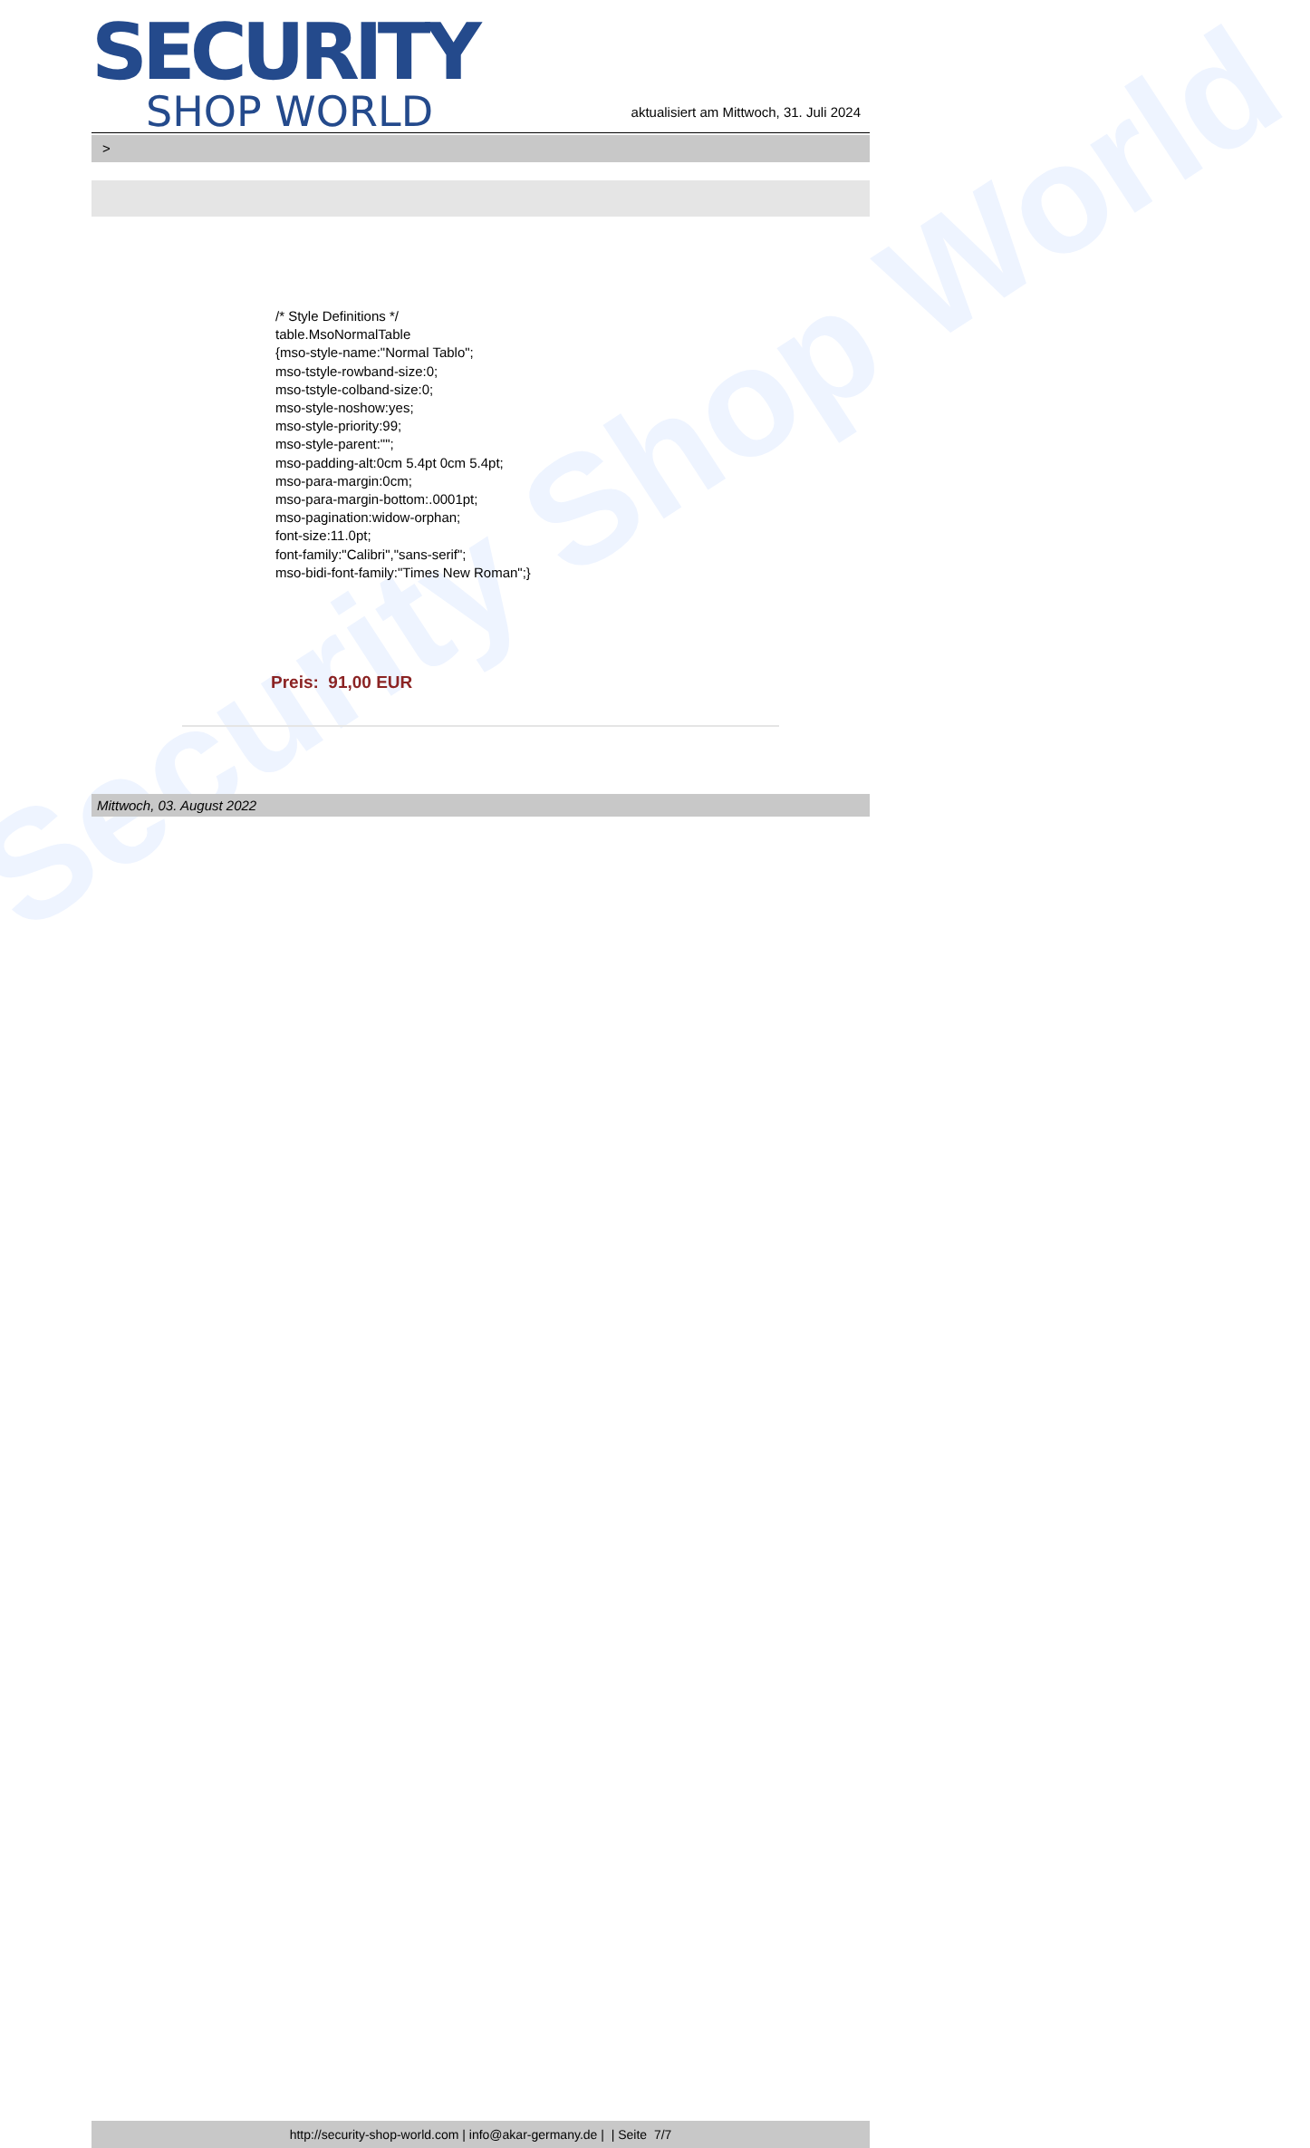Security Shop World
SECURITY
SHOP WORLD
aktualisiert am Mittwoch, 31. Juli 2024
>
/* Style Definitions */
table.MsoNormalTable
{mso-style-name:"Normal Tablo";
mso-tstyle-rowband-size:0;
mso-tstyle-colband-size:0;
mso-style-noshow:yes;
mso-style-priority:99;
mso-style-parent:"";
mso-padding-alt:0cm 5.4pt 0cm 5.4pt;
mso-para-margin:0cm;
mso-para-margin-bottom:.0001pt;
mso-pagination:widow-orphan;
font-size:11.0pt;
font-family:"Calibri","sans-serif";
mso-bidi-font-family:"Times New Roman";}
Preis: 91,00 EUR
Mittwoch, 03. August 2022
http://security-shop-world.com | info@akar-germany.de | | Seite 7/7